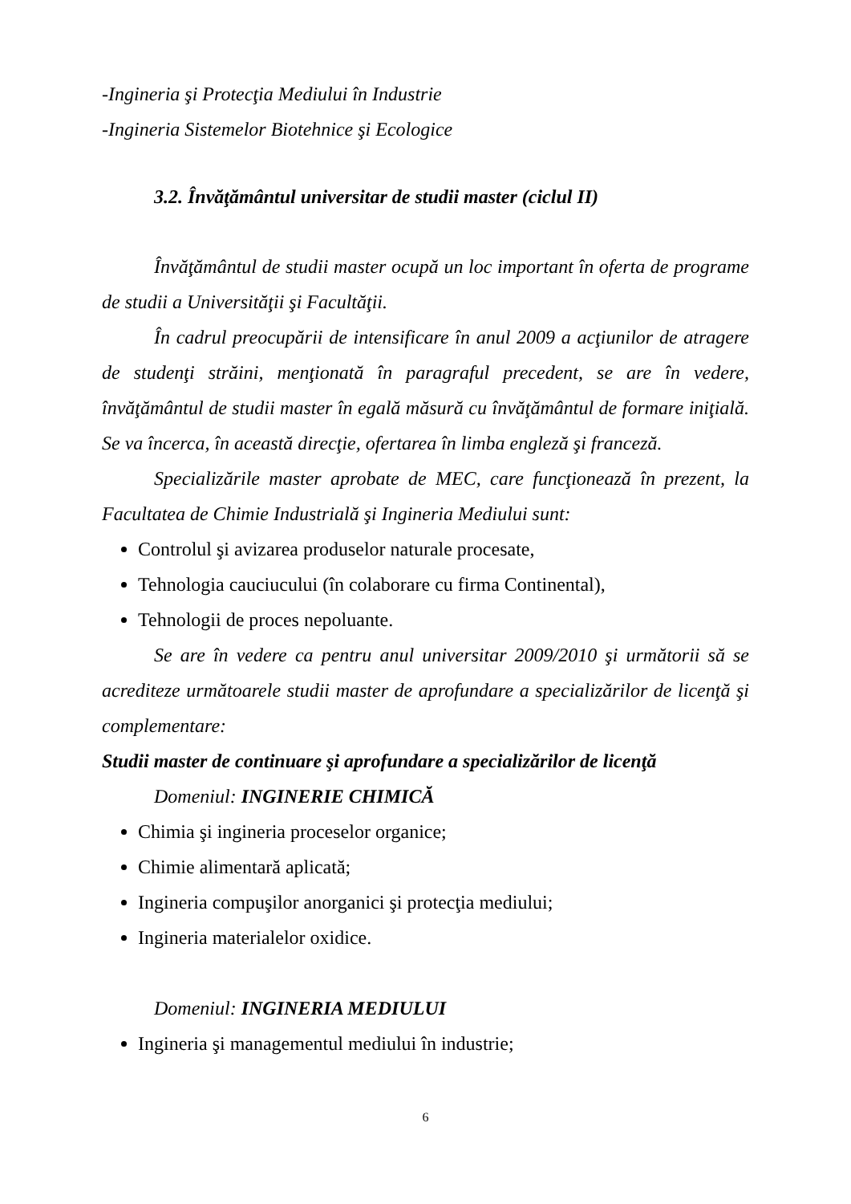-Ingineria şi Protecţia Mediului în Industrie
-Ingineria Sistemelor Biotehnice şi Ecologice
3.2. Învăţământul universitar de studii master (ciclul II)
Învăţământul de studii master ocupă un loc important în oferta de programe de studii a Universităţii şi Facultăţii.
În cadrul preocupării de intensificare în anul 2009 a acţiunilor de atragere de studenţi străini, menţionată în paragraful precedent, se are în vedere, învăţământul de studii master în egală măsură cu învăţământul de formare iniţială. Se va încerca, în această direcţie, ofertarea în limba engleză şi franceză.
Specializările master aprobate de MEC, care funcţionează în prezent, la Facultatea de Chimie Industrială şi Ingineria Mediului sunt:
Controlul şi avizarea produselor naturale procesate,
Tehnologia cauciucului (în colaborare cu firma Continental),
Tehnologii de proces nepoluante.
Se are în vedere ca pentru anul universitar 2009/2010 şi următorii să se acrediteze următoarele studii master de aprofundare a specializărilor de licenţă şi complementare:
Studii master de continuare şi aprofundare a specializărilor de licenţă
Domeniul: INGINERIE CHIMICĂ
Chimia şi ingineria proceselor organice;
Chimie alimentară aplicată;
Ingineria compuşilor anorganici şi protecţia mediului;
Ingineria materialelor oxidice.
Domeniul: INGINERIA MEDIULUI
Ingineria şi managementul mediului în industrie;
6